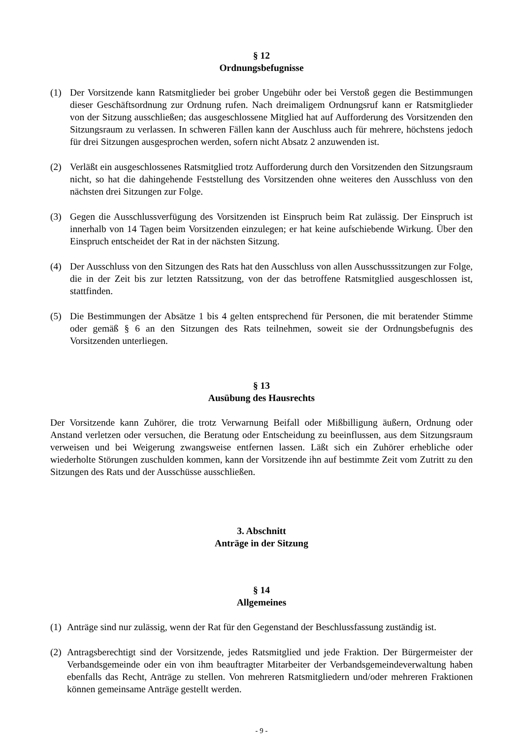§ 12
Ordnungsbefugnisse
(1) Der Vorsitzende kann Ratsmitglieder bei grober Ungebühr oder bei Verstoß gegen die Bestimmungen dieser Geschäftsordnung zur Ordnung rufen. Nach dreimaligem Ordnungsruf kann er Ratsmitglieder von der Sitzung ausschließen; das ausgeschlossene Mitglied hat auf Aufforderung des Vorsitzenden den Sitzungsraum zu verlassen. In schweren Fällen kann der Auschluss auch für mehrere, höchstens jedoch für drei Sitzungen ausgesprochen werden, sofern nicht Absatz 2 anzuwenden ist.
(2) Verläßt ein ausgeschlossenes Ratsmitglied trotz Aufforderung durch den Vorsitzenden den Sitzungsraum nicht, so hat die dahingehende Feststellung des Vorsitzenden ohne weiteres den Ausschluss von den nächsten drei Sitzungen zur Folge.
(3) Gegen die Ausschlussverfügung des Vorsitzenden ist Einspruch beim Rat zulässig. Der Einspruch ist innerhalb von 14 Tagen beim Vorsitzenden einzulegen; er hat keine aufschiebende Wirkung. Über den Einspruch entscheidet der Rat in der nächsten Sitzung.
(4) Der Ausschluss von den Sitzungen des Rats hat den Ausschluss von allen Ausschusssitzungen zur Folge, die in der Zeit bis zur letzten Ratssitzung, von der das betroffene Ratsmitglied ausgeschlossen ist, stattfinden.
(5) Die Bestimmungen der Absätze 1 bis 4 gelten entsprechend für Personen, die mit beratender Stimme oder gemäß § 6 an den Sitzungen des Rats teilnehmen, soweit sie der Ordnungsbefugnis des Vorsitzenden unterliegen.
§ 13
Ausübung des Hausrechts
Der Vorsitzende kann Zuhörer, die trotz Verwarnung Beifall oder Mißbilligung äußern, Ordnung oder Anstand verletzen oder versuchen, die Beratung oder Entscheidung zu beeinflussen, aus dem Sitzungsraum verweisen und bei Weigerung zwangsweise entfernen lassen. Läßt sich ein Zuhörer erhebliche oder wiederholte Störungen zuschulden kommen, kann der Vorsitzende ihn auf bestimmte Zeit vom Zutritt zu den Sitzungen des Rats und der Ausschüsse ausschließen.
3. Abschnitt
Anträge in der Sitzung
§ 14
Allgemeines
(1) Anträge sind nur zulässig, wenn der Rat für den Gegenstand der Beschlussfassung zuständig ist.
(2) Antragsberechtigt sind der Vorsitzende, jedes Ratsmitglied und jede Fraktion. Der Bürgermeister der Verbandsgemeinde oder ein von ihm beauftragter Mitarbeiter der Verbandsgemeindeverwaltung haben ebenfalls das Recht, Anträge zu stellen. Von mehreren Ratsmitgliedern und/oder mehreren Fraktionen können gemeinsame Anträge gestellt werden.
- 9 -